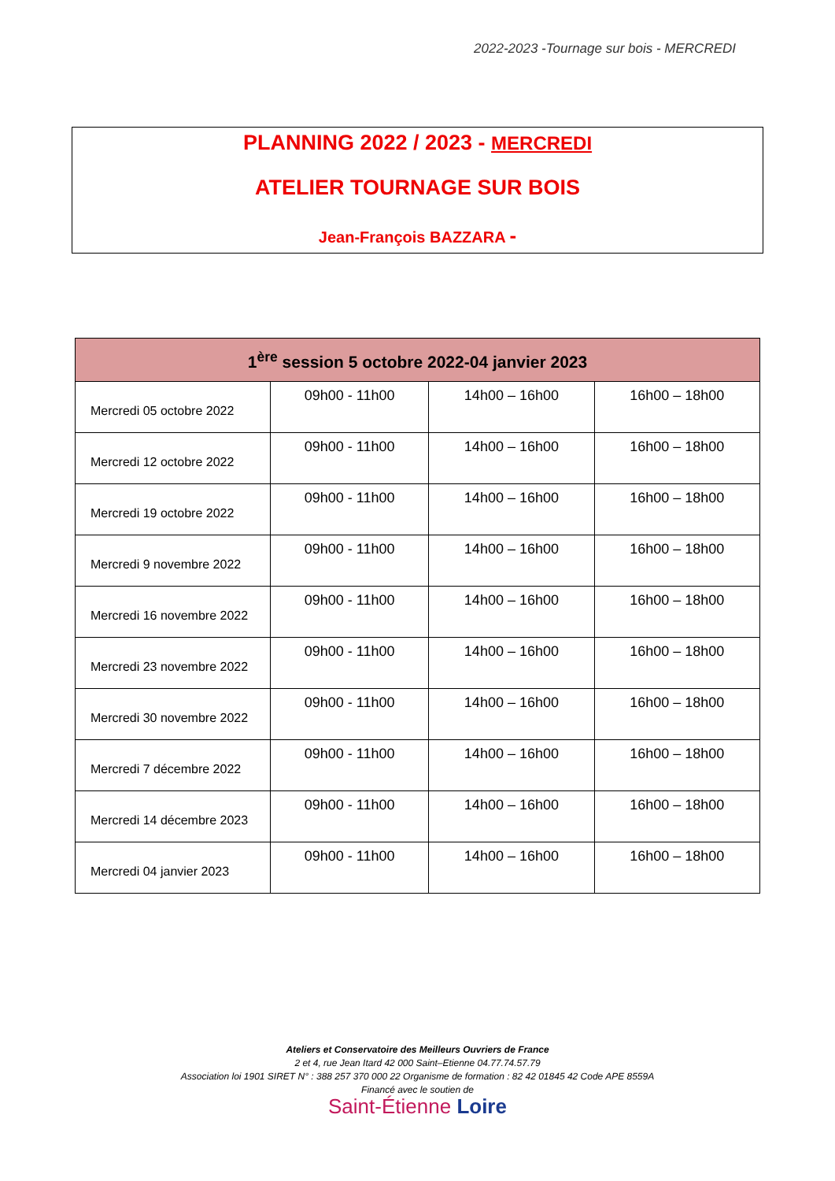2022-2023 -Tournage sur bois - MERCREDI
PLANNING 2022 / 2023 - MERCREDI
ATELIER TOURNAGE SUR BOIS
Jean-François BAZZARA -
| 1<sup>ère</sup> session 5 octobre 2022-04 janvier 2023 | | | |
| --- | --- | --- | --- |
| Mercredi 05 octobre 2022 | 09h00 - 11h00 | 14h00 – 16h00 | 16h00 – 18h00 |
| Mercredi 12 octobre 2022 | 09h00 - 11h00 | 14h00 – 16h00 | 16h00 – 18h00 |
| Mercredi 19 octobre 2022 | 09h00 - 11h00 | 14h00 – 16h00 | 16h00 – 18h00 |
| Mercredi 9 novembre 2022 | 09h00 - 11h00 | 14h00 – 16h00 | 16h00 – 18h00 |
| Mercredi 16 novembre 2022 | 09h00 - 11h00 | 14h00 – 16h00 | 16h00 – 18h00 |
| Mercredi 23 novembre 2022 | 09h00 - 11h00 | 14h00 – 16h00 | 16h00 – 18h00 |
| Mercredi 30 novembre 2022 | 09h00 - 11h00 | 14h00 – 16h00 | 16h00 – 18h00 |
| Mercredi 7 décembre 2022 | 09h00 - 11h00 | 14h00 – 16h00 | 16h00 – 18h00 |
| Mercredi 14 décembre 2023 | 09h00 - 11h00 | 14h00 – 16h00 | 16h00 – 18h00 |
| Mercredi 04 janvier 2023 | 09h00 - 11h00 | 14h00 – 16h00 | 16h00 – 18h00 |
Ateliers et Conservatoire des Meilleurs Ouvriers de France
2 et 4, rue Jean Itard 42 000 Saint–Etienne 04.77.74.57.79
Association loi 1901 SIRET N° : 388 257 370 000 22 Organisme de formation : 82 42 01845 42 Code APE 8559A
Financé avec le soutien de
Saint-Étienne Loire